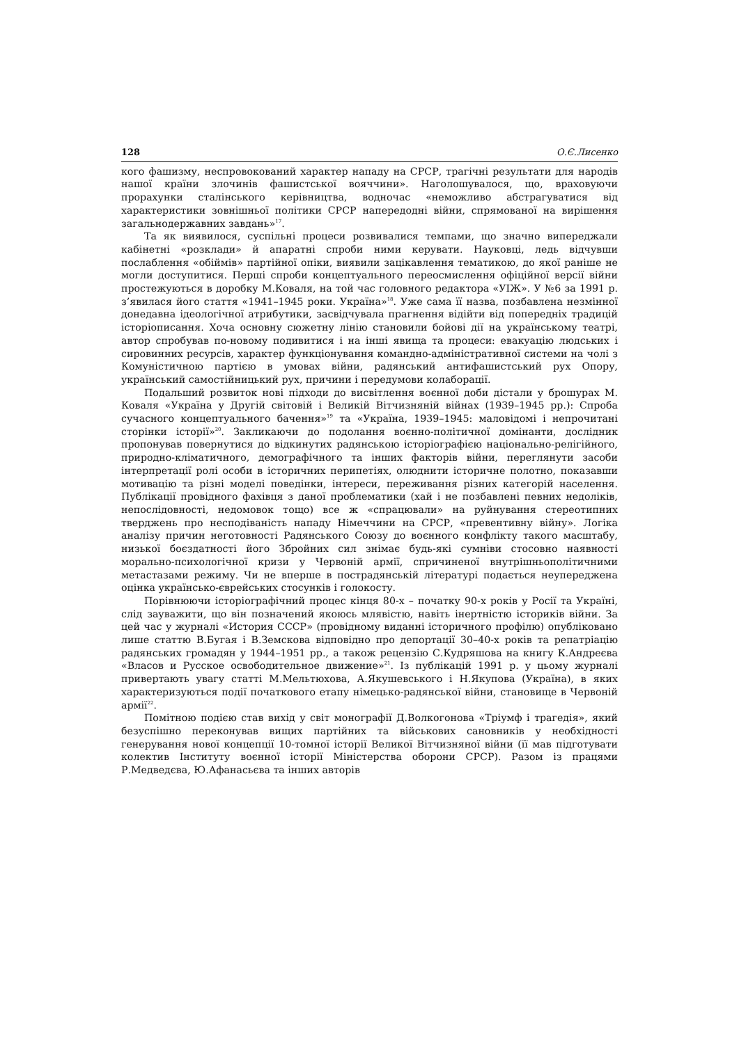128 О.Є.Лисенко
кого фашизму, неспровокований характер нападу на СРСР, трагічні результати для народів нашої країни злочинів фашистської вояччини». Наголошувалося, що, враховуючи прорахунки сталінського керівництва, водночас «неможливо абстрагуватися від характеристики зовнішньої політики СРСР напередодні війни, спрямованої на вирішення загальнодержавних завдань»<sup>17</sup>.
Та як виявилося, суспільні процеси розвивалися темпами, що значно випереджали кабінетні «розклади» й апаратні спроби ними керувати. Науковці, ледь відчувши послаблення «обіймів» партійної опіки, виявили зацікавлення тематикою, до якої раніше не могли доступитися. Перші спроби концептуального переосмислення офіційної версії війни простежуються в доробку М.Коваля, на той час головного редактора «УІЖ». У №6 за 1991 р. з’явилася його стаття «1941–1945 роки. Україна»<sup>18</sup>. Уже сама її назва, позбавлена незмінної донедавна ідеологічної атрибутики, засвідчувала прагнення відійти від попередніх традицій історіописання. Хоча основну сюжетну лінію становили бойові дії на українському театрі, автор спробував по-новому подивитися і на інші явища та процеси: евакуацію людських і сировинних ресурсів, характер функціонування командно-адміністративної системи на чолі з Комуністичною партією в умовах війни, радянський антифашистський рух Опору, український самостійницький рух, причини і передумови колаборації.
Подальший розвиток нові підходи до висвітлення воєнної доби дістали у брошурах М. Коваля «Україна у Другій світовій і Великій Вітчизняній війнах (1939–1945 рр.): Спроба сучасного концептуального бачення»<sup>19</sup> та «Україна, 1939–1945: маловідомі і непрочитані сторінки історії»<sup>20</sup>. Закликаючи до подолання воєнно-політичної домінанти, дослідник пропонував повернутися до відкинутих радянською історіографією національно-релігійного, природно-кліматичного, демографічного та інших факторів війни, переглянути засоби інтерпретації ролі особи в історичних перипетіях, олюднити історичне полотно, показавши мотивацію та різні моделі поведінки, інтереси, переживання різних категорій населення. Публікації провідного фахівця з даної проблематики (хай і не позбавлені певних недоліків, непослідовності, недомовок тощо) все ж «спрацювали» на руйнування стереотипних тверджень про несподіваність нападу Німеччини на СРСР, «превентивну війну». Логіка аналізу причин неготовності Радянського Союзу до воєнного конфлікту такого масштабу, низької боєздатності його Збройних сил знімає будь-які сумніви стосовно наявності морально-психологічної кризи у Червоній армії, спричиненої внутрішньополітичними метастазами режиму. Чи не вперше в пострадянській літературі подається неупереджена оцінка українсько-єврейських стосунків і голокосту.
Порівнюючи історіографічний процес кінця 80-х – початку 90-х років у Росії та Україні, слід зауважити, що він позначений якоюсь млявістю, навіть інертністю істориків війни. За цей час у журналі «История СССР» (провідному виданні історичного профілю) опубліковано лише статтю В.Бугая і В.Земскова відповідно про депортації 30–40-х років та репатріацію радянських громадян у 1944–1951 рр., а також рецензію С.Кудряшова на книгу К.Андреєва «Власов и Русское освободительное движение»<sup>21</sup>. Із публікацій 1991 р. у цьому журналі привертають увагу статті М.Мельтюхова, А.Якушевського і Н.Якупова (Україна), в яких характеризуються події початкового етапу німецько-радянської війни, становище в Червоній армії<sup>22</sup>.
Помітною подією став вихід у світ монографії Д.Волкогонова «Тріумф і трагедія», який безуспішно переконував вищих партійних та військових сановників у необхідності генерування нової концепції 10-томної історії Великої Вітчизняної війни (її мав підготувати колектив Інституту воєнної історії Міністерства оборони СРСР). Разом із працями Р.Медведєва, Ю.Афанасьєва та інших авторів